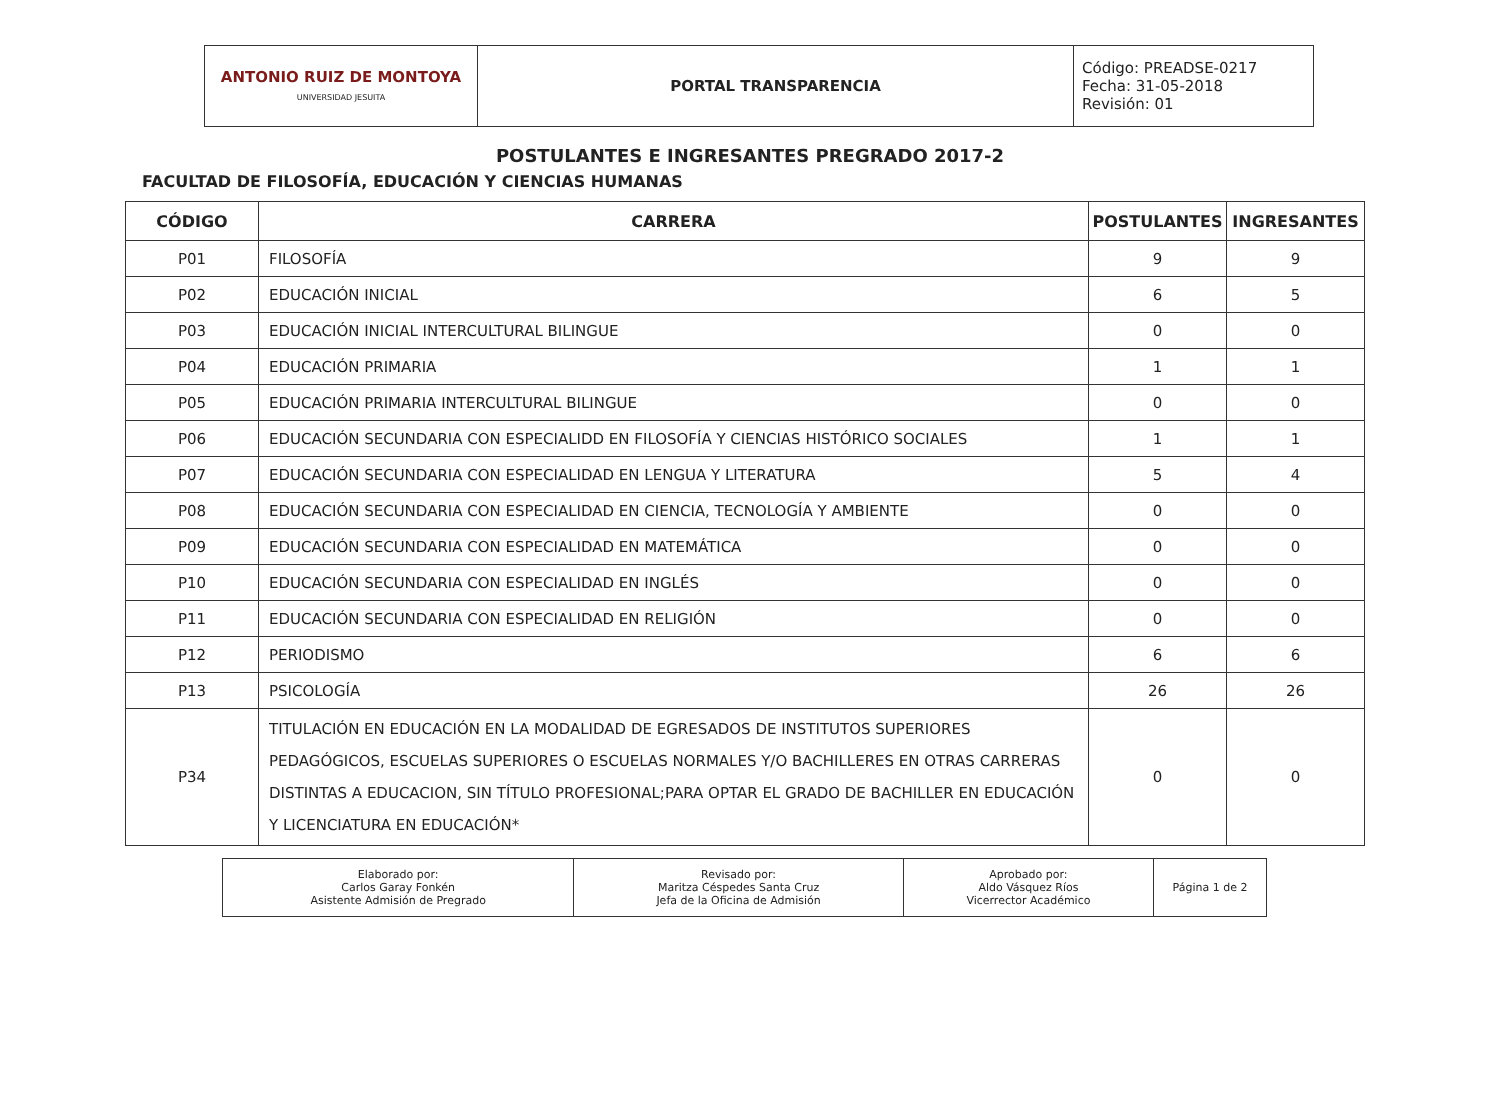| ANTONIO RUIZ DE MONTOYA UNIVERSIDAD JESUITA | PORTAL TRANSPARENCIA | Código: PREADSE-0217 Fecha: 31-05-2018 Revisión: 01 |
POSTULANTES E INGRESANTES PREGRADO 2017-2
FACULTAD DE FILOSOFÍA, EDUCACIÓN Y CIENCIAS HUMANAS
| CÓDIGO | CARRERA | POSTULANTES | INGRESANTES |
| --- | --- | --- | --- |
| P01 | FILOSOFÍA | 9 | 9 |
| P02 | EDUCACIÓN INICIAL | 6 | 5 |
| P03 | EDUCACIÓN INICIAL INTERCULTURAL BILINGUE | 0 | 0 |
| P04 | EDUCACIÓN PRIMARIA | 1 | 1 |
| P05 | EDUCACIÓN PRIMARIA INTERCULTURAL BILINGUE | 0 | 0 |
| P06 | EDUCACIÓN SECUNDARIA CON ESPECIALIDD EN FILOSOFÍA Y CIENCIAS HISTÓRICO SOCIALES | 1 | 1 |
| P07 | EDUCACIÓN SECUNDARIA CON ESPECIALIDAD EN LENGUA Y LITERATURA | 5 | 4 |
| P08 | EDUCACIÓN SECUNDARIA CON ESPECIALIDAD EN CIENCIA, TECNOLOGÍA Y AMBIENTE | 0 | 0 |
| P09 | EDUCACIÓN SECUNDARIA CON ESPECIALIDAD EN MATEMÁTICA | 0 | 0 |
| P10 | EDUCACIÓN SECUNDARIA CON ESPECIALIDAD EN INGLÉS | 0 | 0 |
| P11 | EDUCACIÓN SECUNDARIA CON ESPECIALIDAD EN RELIGIÓN | 0 | 0 |
| P12 | PERIODISMO | 6 | 6 |
| P13 | PSICOLOGÍA | 26 | 26 |
| P34 | TITULACIÓN EN EDUCACIÓN EN LA MODALIDAD DE EGRESADOS DE INSTITUTOS SUPERIORES PEDAGÓGICOS, ESCUELAS SUPERIORES O ESCUELAS NORMALES Y/O BACHILLERES EN OTRAS CARRERAS DISTINTAS A EDUCACION, SIN TÍTULO PROFESIONAL;PARA OPTAR EL GRADO DE BACHILLER EN EDUCACIÓN Y LICENCIATURA EN EDUCACIÓN* | 0 | 0 |
| Elaborado por: Carlos Garay Fonkén Asistente Admisión de Pregrado | Revisado por: Maritza Céspedes Santa Cruz Jefa de la Oficina de Admisión | Aprobado por: Aldo Vásquez Ríos Vicerrector Académico | Página 1 de 2 |